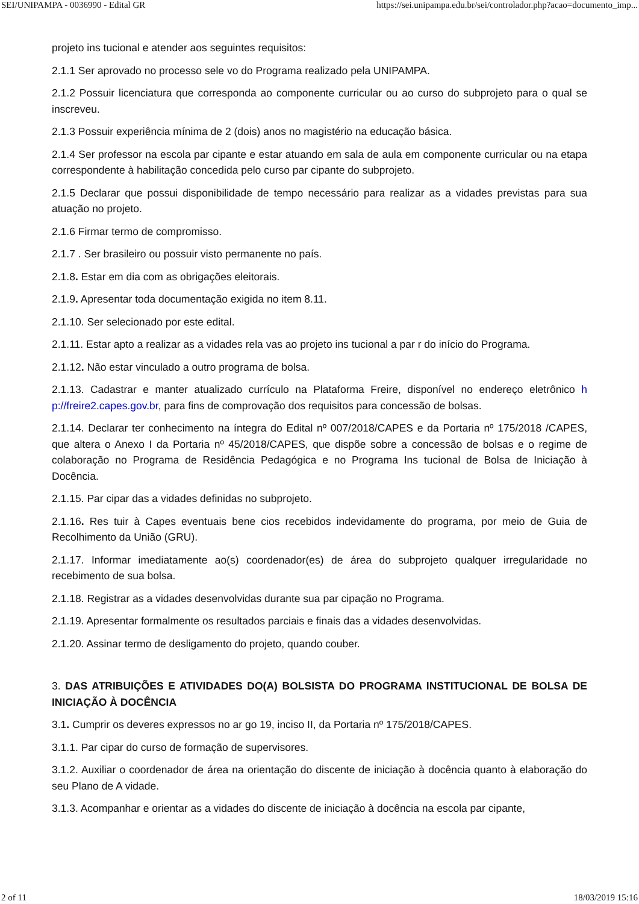SEI/UNIPAMPA - 0036990 - Edital GR https://sei.unipampa.edu.br/sei/controlador.php?acao=documento_imp...
projeto ins tucional e atender aos seguintes requisitos:
2.1.1 Ser aprovado no processo sele vo do Programa realizado pela UNIPAMPA.
2.1.2 Possuir licenciatura que corresponda ao componente curricular ou ao curso do subprojeto para o qual se inscreveu.
2.1.3 Possuir experiência mínima de 2 (dois) anos no magistério na educação básica.
2.1.4 Ser professor na escola par cipante e estar atuando em sala de aula em componente curricular ou na etapa correspondente à habilitação concedida pelo curso par cipante do subprojeto.
2.1.5 Declarar que possui disponibilidade de tempo necessário para realizar as a vidades previstas para sua atuação no projeto.
2.1.6 Firmar termo de compromisso.
2.1.7 . Ser brasileiro ou possuir visto permanente no país.
2.1.8. Estar em dia com as obrigações eleitorais.
2.1.9. Apresentar toda documentação exigida no item 8.11.
2.1.10. Ser selecionado por este edital.
2.1.11. Estar apto a realizar as a vidades rela vas ao projeto ins tucional a par r do início do Programa.
2.1.12. Não estar vinculado a outro programa de bolsa.
2.1.13. Cadastrar e manter atualizado currículo na Plataforma Freire, disponível no endereço eletrônico h p://freire2.capes.gov.br, para fins de comprovação dos requisitos para concessão de bolsas.
2.1.14. Declarar ter conhecimento na íntegra do Edital nº 007/2018/CAPES e da Portaria nº 175/2018 /CAPES, que altera o Anexo I da Portaria nº 45/2018/CAPES, que dispõe sobre a concessão de bolsas e o regime de colaboração no Programa de Residência Pedagógica e no Programa Ins tucional de Bolsa de Iniciação à Docência.
2.1.15. Par cipar das a vidades definidas no subprojeto.
2.1.16. Res tuir à Capes eventuais bene cios recebidos indevidamente do programa, por meio de Guia de Recolhimento da União (GRU).
2.1.17. Informar imediatamente ao(s) coordenador(es) de área do subprojeto qualquer irregularidade no recebimento de sua bolsa.
2.1.18. Registrar as a vidades desenvolvidas durante sua par cipação no Programa.
2.1.19. Apresentar formalmente os resultados parciais e finais das a vidades desenvolvidas.
2.1.20. Assinar termo de desligamento do projeto, quando couber.
3. DAS ATRIBUIÇÕES E ATIVIDADES DO(A) BOLSISTA DO PROGRAMA INSTITUCIONAL DE BOLSA DE INICIAÇÃO À DOCÊNCIA
3.1. Cumprir os deveres expressos no ar go 19, inciso II, da Portaria nº 175/2018/CAPES.
3.1.1. Par cipar do curso de formação de supervisores.
3.1.2. Auxiliar o coordenador de área na orientação do discente de iniciação à docência quanto à elaboração do seu Plano de A vidade.
3.1.3. Acompanhar e orientar as a vidades do discente de iniciação à docência na escola par cipante,
2 of 11 18/03/2019 15:16